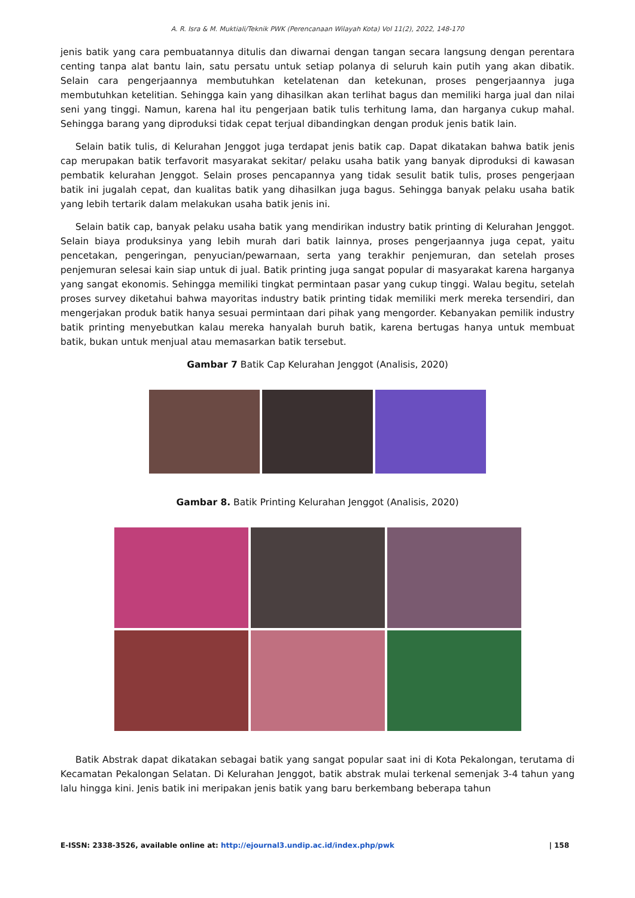A. R. Isra & M. Muktiali/Teknik PWK (Perencanaan Wilayah Kota) Vol 11(2), 2022, 148-170
jenis batik yang cara pembuatannya ditulis dan diwarnai dengan tangan secara langsung dengan perentara centing tanpa alat bantu lain, satu persatu untuk setiap polanya di seluruh kain putih yang akan dibatik. Selain cara pengerjaannya membutuhkan ketelatenan dan ketekunan, proses pengerjaannya juga membutuhkan ketelitian. Sehingga kain yang dihasilkan akan terlihat bagus dan memiliki harga jual dan nilai seni yang tinggi. Namun, karena hal itu pengerjaan batik tulis terhitung lama, dan harganya cukup mahal. Sehingga barang yang diproduksi tidak cepat terjual dibandingkan dengan produk jenis batik lain.
Selain batik tulis, di Kelurahan Jenggot juga terdapat jenis batik cap. Dapat dikatakan bahwa batik jenis cap merupakan batik terfavorit masyarakat sekitar/ pelaku usaha batik yang banyak diproduksi di kawasan pembatik kelurahan Jenggot. Selain proses pencapannya yang tidak sesulit batik tulis, proses pengerjaan batik ini jugalah cepat, dan kualitas batik yang dihasilkan juga bagus. Sehingga banyak pelaku usaha batik yang lebih tertarik dalam melakukan usaha batik jenis ini.
Selain batik cap, banyak pelaku usaha batik yang mendirikan industry batik printing di Kelurahan Jenggot. Selain biaya produksinya yang lebih murah dari batik lainnya, proses pengerjaannya juga cepat, yaitu pencetakan, pengeringan, penyucian/pewarnaan, serta yang terakhir penjemuran, dan setelah proses penjemuran selesai kain siap untuk di jual. Batik printing juga sangat popular di masyarakat karena harganya yang sangat ekonomis. Sehingga memiliki tingkat permintaan pasar yang cukup tinggi. Walau begitu, setelah proses survey diketahui bahwa mayoritas industry batik printing tidak memiliki merk mereka tersendiri, dan mengerjakan produk batik hanya sesuai permintaan dari pihak yang mengorder. Kebanyakan pemilik industry batik printing menyebutkan kalau mereka hanyalah buruh batik, karena bertugas hanya untuk membuat batik, bukan untuk menjual atau memasarkan batik tersebut.
Gambar 7 Batik Cap Kelurahan Jenggot (Analisis, 2020)
Gambar 8. Batik Printing Kelurahan Jenggot (Analisis, 2020)
Batik Abstrak dapat dikatakan sebagai batik yang sangat popular saat ini di Kota Pekalongan, terutama di Kecamatan Pekalongan Selatan. Di Kelurahan Jenggot, batik abstrak mulai terkenal semenjak 3-4 tahun yang lalu hingga kini. Jenis batik ini meripakan jenis batik yang baru berkembang beberapa tahun
E-ISSN: 2338-3526, available online at: http://ejournal3.undip.ac.id/index.php/pwk | 158